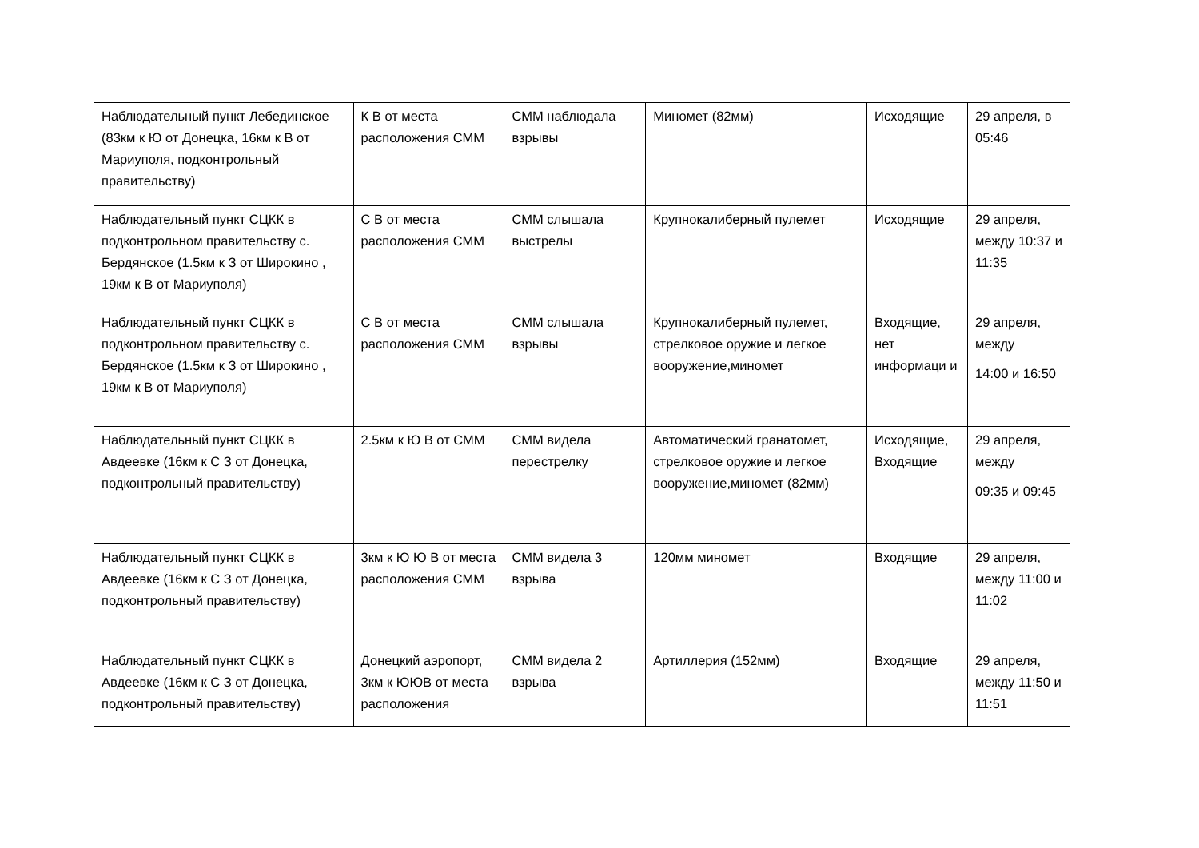| Наблюдательный пункт Лебединское (83км к Ю от Донецка, 16км к В от Мариуполя, подконтрольный правительству) | К В от места расположения СММ | СММ наблюдала взрывы | Миномет (82мм) | Исходящие | 29 апреля, в 05:46 |
| Наблюдательный пункт СЦКК в подконтрольном правительству с. Бердянское (1.5км к З от Широкино , 19км к В от Мариуполя) | С В от места расположения СММ | СММ слышала выстрелы | Крупнокалиберный пулемет | Исходящие | 29 апреля, между 10:37 и 11:35 |
| Наблюдательный пункт СЦКК в подконтрольном правительству с. Бердянское (1.5км к З от Широкино , 19км к В от Мариуполя) | С В от места расположения СММ | СММ слышала взрывы | Крупнокалиберный пулемет, стрелковое оружие и легкое вооружение,миномет | Входящие, нет информаци и | 29 апреля, между 14:00 и 16:50 |
| Наблюдательный пункт СЦКК в Авдеевке (16км к С З от Донецка, подконтрольный правительству) | 2.5км к Ю В от СММ | СММ видела перестрелку | Автоматический гранатомет, стрелковое оружие и легкое вооружение,миномет (82мм) | Исходящие, Входящие | 29 апреля, между 09:35 и 09:45 |
| Наблюдательный пункт СЦКК в Авдеевке (16км к С З от Донецка, подконтрольный правительству) | 3км к Ю Ю В от места расположения СММ | СММ видела 3 взрыва | 120мм миномет | Входящие | 29 апреля, между 11:00 и 11:02 |
| Наблюдательный пункт СЦКК в Авдеевке (16км к С З от Донецка, подконтрольный правительству) | Донецкий аэропорт, 3км к ЮЮВ от места расположения | СММ видела 2 взрыва | Артиллерия (152мм) | Входящие | 29 апреля, между 11:50 и 11:51 |